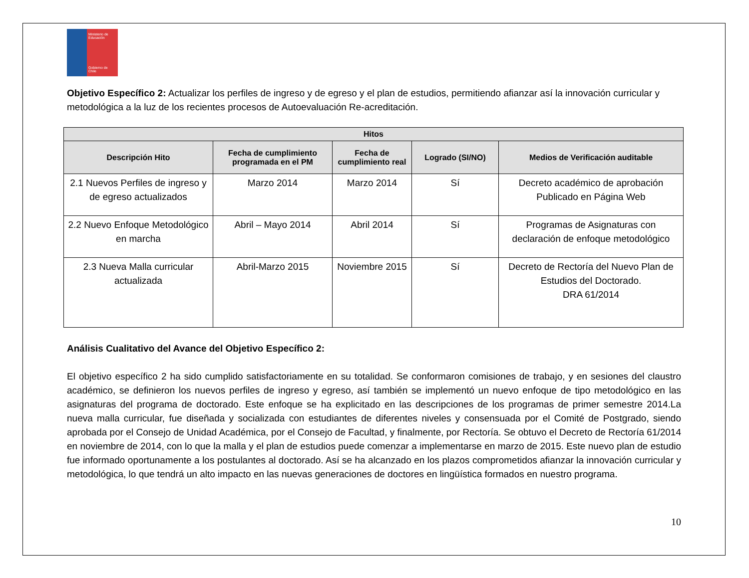Ministerio de Educación
Gobierno de Chile
Objetivo Específico 2: Actualizar los perfiles de ingreso y de egreso y el plan de estudios, permitiendo afianzar así la innovación curricular y metodológica a la luz de los recientes procesos de Autoevaluación Re-acreditación.
| Hitos | | | | |
| --- | --- | --- | --- | --- |
| Descripción Hito | Fecha de cumplimiento programada en el PM | Fecha de cumplimiento real | Logrado (SI/NO) | Medios de Verificación auditable |
| 2.1 Nuevos Perfiles de ingreso y de egreso actualizados | Marzo 2014 | Marzo 2014 | Sí | Decreto académico de aprobación Publicado en Página Web |
| 2.2 Nuevo Enfoque Metodológico en marcha | Abril – Mayo 2014 | Abril 2014 | Sí | Programas de Asignaturas con declaración de enfoque metodológico |
| 2.3 Nueva Malla curricular actualizada | Abril-Marzo 2015 | Noviembre 2015 | Sí | Decreto de Rectoría del Nuevo Plan de Estudios del Doctorado. DRA 61/2014 |
Análisis Cualitativo del Avance del Objetivo Específico 2:
El objetivo específico 2 ha sido cumplido satisfactoriamente en su totalidad. Se conformaron comisiones de trabajo, y en sesiones del claustro académico, se definieron los nuevos perfiles de ingreso y egreso, así también se implementó un nuevo enfoque de tipo metodológico en las asignaturas del programa de doctorado. Este enfoque se ha explicitado en las descripciones de los programas de primer semestre 2014.La nueva malla curricular, fue diseñada y socializada con estudiantes de diferentes niveles y consensuada por el Comité de Postgrado, siendo aprobada por el Consejo de Unidad Académica, por el Consejo de Facultad, y finalmente, por Rectoría. Se obtuvo el Decreto de Rectoría 61/2014 en noviembre de 2014, con lo que la malla y el plan de estudios puede comenzar a implementarse en marzo de 2015. Este nuevo plan de estudio fue informado oportunamente a los postulantes al doctorado. Así se ha alcanzado en los plazos comprometidos afianzar la innovación curricular y metodológica, lo que tendrá un alto impacto en las nuevas generaciones de doctores en lingüística formados en nuestro programa.
10